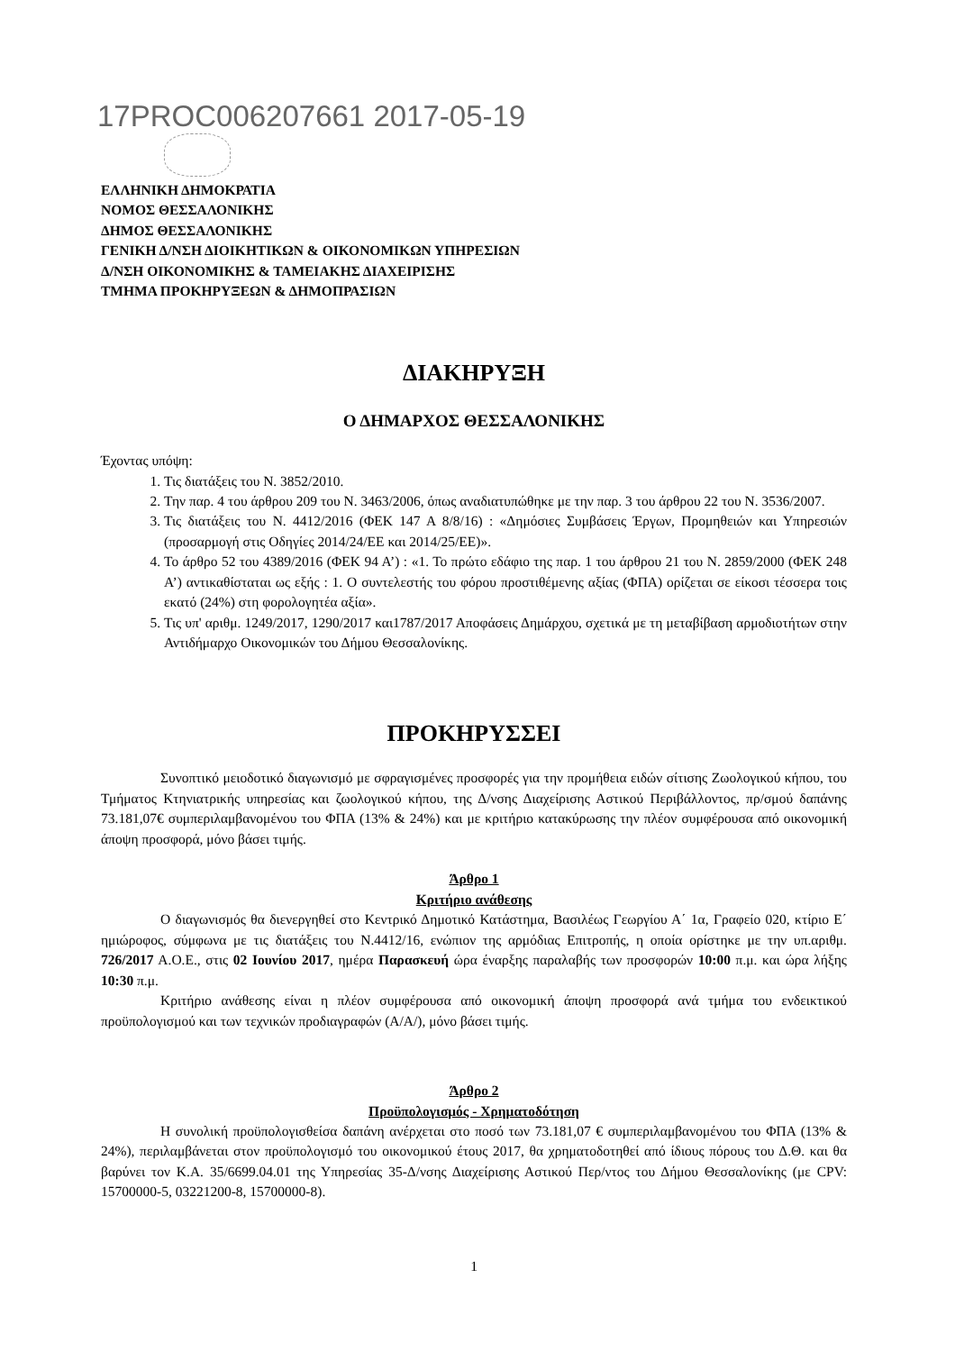17PROC006207661 2017-05-19
ΕΛΛΗΝΙΚΗ ΔΗΜΟΚΡΑΤΙΑ
ΝΟΜΟΣ ΘΕΣΣΑΛΟΝΙΚΗΣ
ΔΗΜΟΣ ΘΕΣΣΑΛΟΝΙΚΗΣ
ΓΕΝΙΚΗ Δ/ΝΣΗ ΔΙΟΙΚΗΤΙΚΩΝ & ΟΙΚΟΝΟΜΙΚΩΝ ΥΠΗΡΕΣΙΩΝ
Δ/ΝΣΗ ΟΙΚΟΝΟΜΙΚΗΣ & ΤΑΜΕΙΑΚΗΣ ΔΙΑΧΕΙΡΙΣΗΣ
ΤΜΗΜΑ ΠΡΟΚΗΡΥΞΕΩΝ & ΔΗΜΟΠΡΑΣΙΩΝ
ΔΙΑΚΗΡΥΞΗ
Ο ΔΗΜΑΡΧΟΣ ΘΕΣΣΑΛΟΝΙΚΗΣ
Έχοντας υπόψη:
1. Τις διατάξεις του Ν. 3852/2010.
2. Την παρ. 4 του άρθρου 209 του Ν. 3463/2006, όπως αναδιατυπώθηκε με την παρ. 3 του άρθρου 22 του Ν. 3536/2007.
3. Τις διατάξεις του Ν. 4412/2016 (ΦΕΚ 147 Α 8/8/16) : «Δημόσιες Συμβάσεις Έργων, Προμηθειών και Υπηρεσιών (προσαρμογή στις Οδηγίες 2014/24/ΕΕ και 2014/25/ΕΕ)».
4. Το άρθρο 52 του 4389/2016 (ΦΕΚ 94 Α’) : «1. Το πρώτο εδάφιο της παρ. 1 του άρθρου 21 του Ν. 2859/2000 (ΦΕΚ 248 Α’) αντικαθίσταται ως εξής : 1. Ο συντελεστής του φόρου προστιθέμενης αξίας (ΦΠΑ) ορίζεται σε είκοσι τέσσερα τοις εκατό (24%) στη φορολογητέα αξία».
5. Τις υπ' αριθμ. 1249/2017, 1290/2017 και1787/2017 Αποφάσεις Δημάρχου, σχετικά με τη μεταβίβαση αρμοδιοτήτων στην Αντιδήμαρχο Οικονομικών του Δήμου Θεσσαλονίκης.
ΠΡΟΚΗΡΥΣΣΕΙ
Συνοπτικό μειοδοτικό διαγωνισμό με σφραγισμένες προσφορές για την προμήθεια ειδών σίτισης Ζωολογικού κήπου, του Τμήματος Κτηνιατρικής υπηρεσίας και ζωολογικού κήπου, της Δ/νσης Διαχείρισης Αστικού Περιβάλλοντος, πρ/σμού δαπάνης 73.181,07€ συμπεριλαμβανομένου του ΦΠΑ (13% & 24%) και με κριτήριο κατακύρωσης την πλέον συμφέρουσα από οικονομική άποψη προσφορά, μόνο βάσει τιμής.
Άρθρο 1
Κριτήριο ανάθεσης
Ο διαγωνισμός θα διενεργηθεί στο Κεντρικό Δημοτικό Κατάστημα, Βασιλέως Γεωργίου Α΄ 1α, Γραφείο 020, κτίριο Ε΄ ημιώροφος, σύμφωνα με τις διατάξεις του Ν.4412/16, ενώπιον της αρμόδιας Επιτροπής, η οποία ορίστηκε με την υπ.αριθμ. 726/2017 Α.Ο.Ε., στις 02 Ιουνίου 2017, ημέρα Παρασκευή ώρα έναρξης παραλαβής των προσφορών 10:00 π.μ. και ώρα λήξης 10:30 π.μ.
Κριτήριο ανάθεσης είναι η πλέον συμφέρουσα από οικονομική άποψη προσφορά ανά τμήμα του ενδεικτικού προϋπολογισμού και των τεχνικών προδιαγραφών (Α/Α/), μόνο βάσει τιμής.
Άρθρο 2
Προϋπολογισμός - Χρηματοδότηση
Η συνολική προϋπολογισθείσα δαπάνη ανέρχεται στο ποσό των 73.181,07 € συμπεριλαμβανομένου του ΦΠΑ (13% & 24%), περιλαμβάνεται στον προϋπολογισμό του οικονομικού έτους 2017, θα χρηματοδοτηθεί από ίδιους πόρους του Δ.Θ. και θα βαρύνει τον Κ.Α. 35/6699.04.01 της Υπηρεσίας 35-Δ/νσης Διαχείρισης Αστικού Περ/ντος του Δήμου Θεσσαλονίκης (με CPV: 15700000-5, 03221200-8, 15700000-8).
1